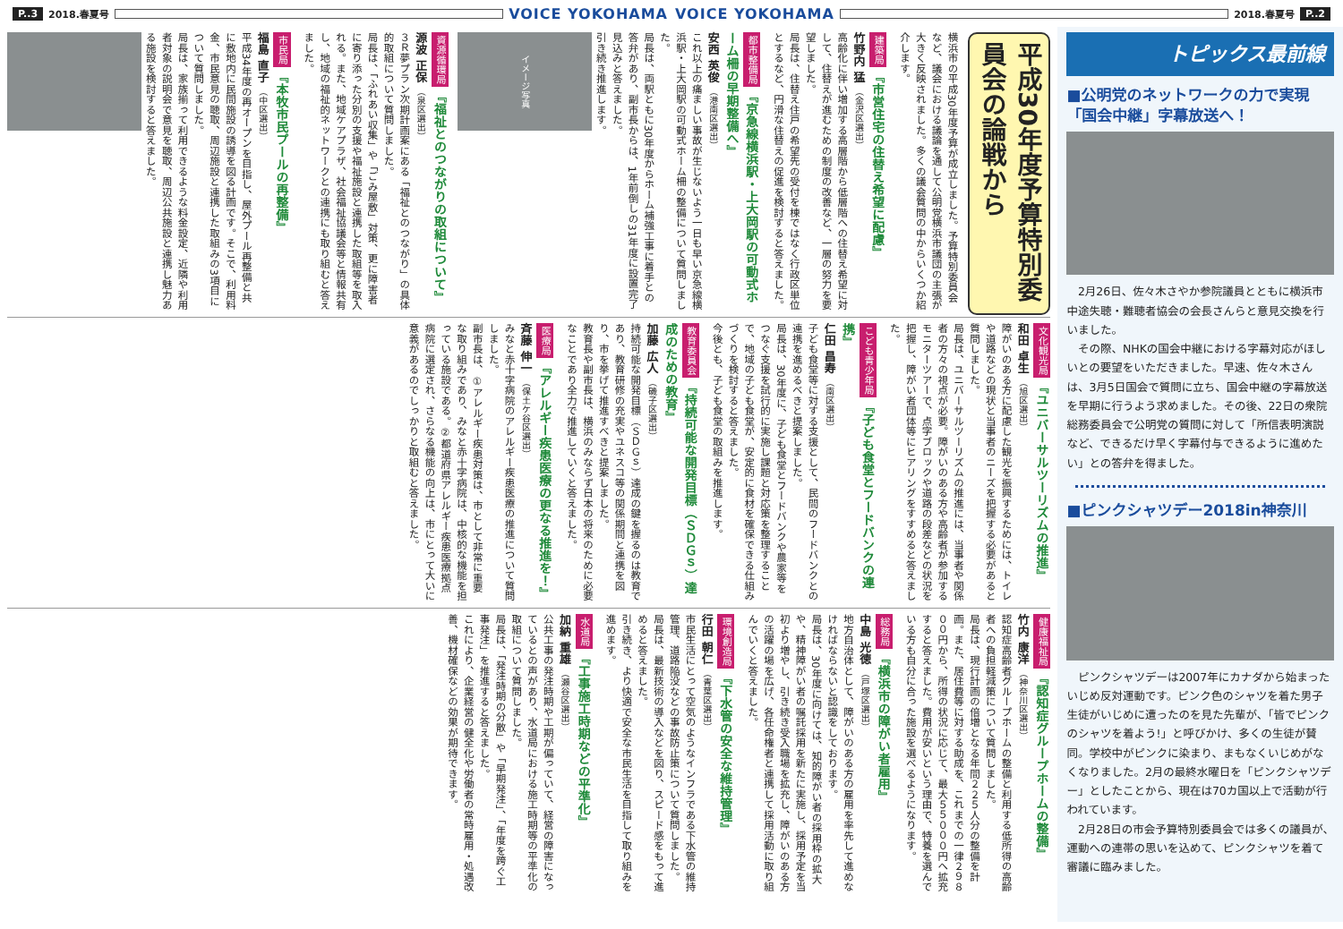VOICE YOKOHAMA 2018.春夏号 P..2 P..3 2018.春夏号 VOICE YOKOHAMA
トピックス最前線
■公明党のネットワークの力で実現
「国会中継」字幕放送へ！
2月26日、佐々木さやか参院議員とともに横浜市中途失聴・難聴者協会の会長さんらと意見交換を行いました。
その際、NHKの国会中継における字幕対応がほしいとの要望をいただきました。早速、佐々木さんは、3月5日国会で質問に立ち、国会中継の字幕放送を早期に行うよう求めました。その後、22日の衆院総務委員会で公明党の質問に対して「所信表明演説など、できるだけ早く字幕付与できるように進めたい」との答弁を得ました。
■ピンクシャツデー2018in神奈川
ピンクシャツデーは2007年にカナダから始まったいじめ反対運動です。ピンク色のシャツを着た男子生徒がいじめに遭ったのを見た先輩が、「皆でピンクのシャツを着よう!」と呼びかけ、多くの生徒が賛同。学校中がピンクに染まり、まもなくいじめがなくなりました。2月の最終水曜日を「ピンクシャツデー」としたことから、現在は70カ国以上で活動が行われています。
2月28日の市会予算特別委員会では多くの議員が、運動への連帯の思いを込めて、ピンクシャツを着て審議に臨みました。
平成30年度予算特別委員会の論戦から
横浜市の平成30年度予算が成立しました。予算特別委員会など、議会における議論を通して公明党横浜市議団の主張が大きく反映されました。多くの議会質問の中からいくつか紹介します。
建築局 『市営住宅の住替え希望に配慮』
竹野内 猛 （金沢区選出）
高齢化に伴い増加する高層階から低層階への住替え希望に対して、住替えが進むための制度の改善など、一層の努力を要望しました。
局長は、住替え住戸の希望先の受付を棟ではなく行政区単位とするなど、円滑な住替えの促進を検討すると答えました。
都市整備局 『京急線横浜駅・上大岡駅の可動式ホーム柵の早期整備へ』
安西 英俊 （港南区選出）
これ以上の痛ましい事故が生じないよう一日も早い京急線横浜駅・上大岡駅の可動式ホーム柵の整備について質問しました。
局長は、両駅ともに30年度からホーム補強工事に着手との答弁があり、副市長からは、1年前倒しの31年度に設置完了見込みと答えました。
引き続き推進します。
イメージ写真
資源循環局 『福祉とのつながりの取組について』
源波 正保 （泉区選出）
３Ｒ夢プラン次期計画案にある「福祉とのつながり」の具体的取組について質問しました。
局長は、「ふれあい収集」や「ごみ屋敷」対策、更に障害者に寄り添った分別の支援や福祉施設と連携した取組等を取入れる。また、地域ケアプラザ、社会福祉協議会等と情報共有し、地域の福祉的ネットワークとの連携にも取り組むと答えました。
市民局 『本牧市民プールの再整備』
福島 直子 （中区選出）
平成34年度の再オープンを目指し、屋外プール再整備と共に敷地内に民間施設の誘導を図る計画です。そこで、利用料金、市民意見の聴取、周辺施設と連携した取組みの3項目について質問しました。
局長は、家族揃って利用できるような料金設定、近隣や利用者対象の説明会で意見を聴取、周辺公共施設と連携し魅力ある施設を検討すると答えました。
文化観光局 『ユニバーサルツーリズムの推進』
和田 卓生 （旭区選出）
障がいのある方に配慮した観光を振興するためには、トイレや道路などの現状と当事者のニーズを把握する必要があると質問しました。
局長は、ユニバーサルツーリズムの推進には、当事者や関係者の方々の視点が必要。障がいのある方や高齢者が参加するモニターツアーで、点字ブロックや道路の段差などの状況を把握し、障がい者団体等にヒアリングをすすめると答えました。
こども青少年局 『子ども食堂とフードバンクの連携』
仁田 昌寿 （南区選出）
子ども食堂等に対する支援として、民間のフードバンクとの連携を進めるべきと提案しました。
局長は、30年度に、子ども食堂とフードバンクや農家等をつなぐ支援を試行的に実施し課題と対応策を整理することで、地域の子ども食堂が、安定的に食材を確保できる仕組みづくりを検討すると答えました。
今後とも、子ども食堂の取組みを推進します。
教育委員会 『持続可能な開発目標（ＳＤＧｓ）達成のための教育』
加藤 広人 （磯子区選出）
持続可能な開発目標（ＳＤＧｓ）達成の鍵を握るのは教育であり、教育研修の充実やユネスコ等の関係期間と連携を図り、市を挙げて推進すべきと提案しました。
教育長や副市長は、横浜のみならず日本の将来のために必要なことであり全力で推進していくと答えました。
医療局 『アレルギー疾患医療の更なる推進を！』
斉藤 伸一 （保土ケ谷区選出）
みなと赤十字病院のアレルギー疾患医療の推進について質問しました。
副市長は、①アレルギー疾患対策は、市として非常に重要な取り組みであり、みなと赤十字病院は、中核的な機能を担っている施設である。②都道府県アレルギー疾患医療拠点病院に選定され、さらなる機能の向上は、市にとって大いに意義があるのでしっかりと取組むと答えました。
健康福祉局 『認知症グループホームの整備』
竹内 康洋 （神奈川区選出）
認知症高齢者グループホームの整備と利用する低所得の高齢者への負担軽減策について質問しました。
局長は、現行計画の倍増となる年間２２５人分の整備を計画。また、居住費等に対する助成を、これまでの一律２９８００円から、所得の状況に応じて、最大５５０００円へ拡充すると答えました。費用が安いという理由で、特養を選んでいる方も自分に合った施設を選べるようになります。
総務局 『横浜市の障がい者雇用』
中島 光徳 （戸塚区選出）
地方自治体として、障がいのある方の雇用を率先して進めなければならないと認識をしております。
局長は、30年度に向けては、知的障がい者の採用枠の拡大や、精神障がい者の嘱託採用を新たに実施し、採用予定を当初より増やし、引き続き受入職場を拡充し、障がいのある方の活躍の場を広げ、各任命権者と連携して採用活動に取り組んでいくと答えました。
環境創造局 『下水管の安全な維持管理』
行田 朝仁 （青葉区選出）
市民生活にとって空気のようなインフラである下水管の維持管理、道路陥没などの事故防止策について質問しました。
局長は、最新技術の導入などを図り、スピード感をもって進めると答えました。
引き続き、より快適で安全な市民生活を目指して取り組みを進めます。
水道局 『工事施工時期などの平準化』
加納 重雄 （瀬谷区選出）
公共工事の発注時期や工期が偏っていて、経営の障害になっているとの声があり、水道局における施工時期等の平準化の取組について質問しました。
局長は、「発注時期の分散」や「早期発注」、「年度を跨ぐ工事発注」を推進すると答えました。
これにより、企業経営の健全化や労働者の常時雇用・処遇改善、機材確保などの効果が期待できます。